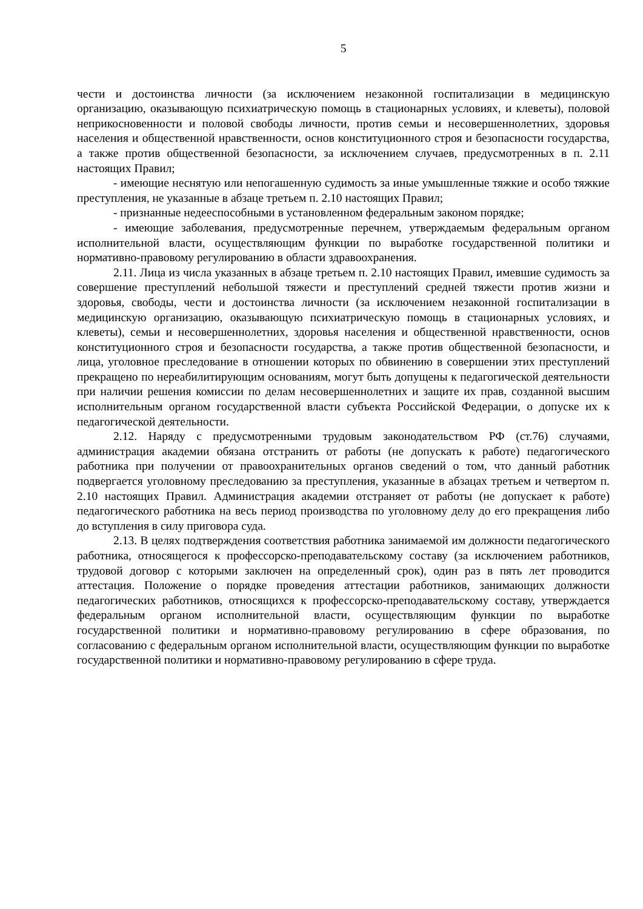5
чести и достоинства личности (за исключением незаконной госпитализации в медицинскую организацию, оказывающую психиатрическую помощь в стационарных условиях, и клеветы), половой неприкосновенности и половой свободы личности, против семьи и несовершеннолетних, здоровья населения и общественной нравственности, основ конституционного строя и безопасности государства, а также против общественной безопасности, за исключением случаев, предусмотренных в п. 2.11 настоящих Правил;
- имеющие неснятую или непогашенную судимость за иные умышленные тяжкие и особо тяжкие преступления, не указанные в абзаце третьем п. 2.10 настоящих Правил;
- признанные недееспособными в установленном федеральным законом порядке;
- имеющие заболевания, предусмотренные перечнем, утверждаемым федеральным органом исполнительной власти, осуществляющим функции по выработке государственной политики и нормативно-правовому регулированию в области здравоохранения.
2.11. Лица из числа указанных в абзаце третьем п. 2.10 настоящих Правил, имевшие судимость за совершение преступлений небольшой тяжести и преступлений средней тяжести против жизни и здоровья, свободы, чести и достоинства личности (за исключением незаконной госпитализации в медицинскую организацию, оказывающую психиатрическую помощь в стационарных условиях, и клеветы), семьи и несовершеннолетних, здоровья населения и общественной нравственности, основ конституционного строя и безопасности государства, а также против общественной безопасности, и лица, уголовное преследование в отношении которых по обвинению в совершении этих преступлений прекращено по нереабилитирующим основаниям, могут быть допущены к педагогической деятельности при наличии решения комиссии по делам несовершеннолетних и защите их прав, созданной высшим исполнительным органом государственной власти субъекта Российской Федерации, о допуске их к педагогической деятельности.
2.12. Наряду с предусмотренными трудовым законодательством РФ (ст.76) случаями, администрация академии обязана отстранить от работы (не допускать к работе) педагогического работника при получении от правоохранительных органов сведений о том, что данный работник подвергается уголовному преследованию за преступления, указанные в абзацах третьем и четвертом п. 2.10 настоящих Правил. Администрация академии отстраняет от работы (не допускает к работе) педагогического работника на весь период производства по уголовному делу до его прекращения либо до вступления в силу приговора суда.
2.13. В целях подтверждения соответствия работника занимаемой им должности педагогического работника, относящегося к профессорско-преподавательскому составу (за исключением работников, трудовой договор с которыми заключен на определенный срок), один раз в пять лет проводится аттестация. Положение о порядке проведения аттестации работников, занимающих должности педагогических работников, относящихся к профессорско-преподавательскому составу, утверждается федеральным органом исполнительной власти, осуществляющим функции по выработке государственной политики и нормативно-правовому регулированию в сфере образования, по согласованию с федеральным органом исполнительной власти, осуществляющим функции по выработке государственной политики и нормативно-правовому регулированию в сфере труда.